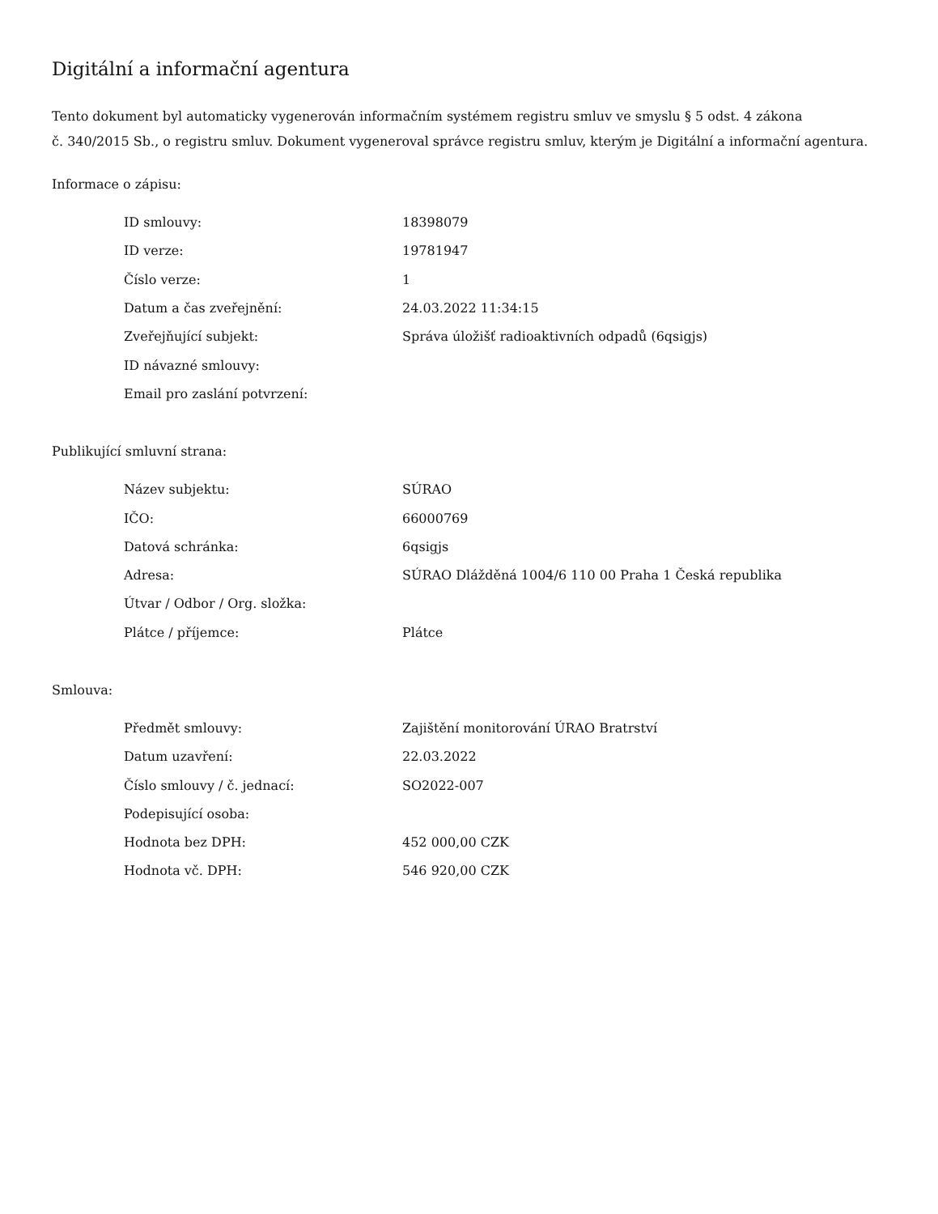Digitální a informační agentura
Tento dokument byl automaticky vygenerován informačním systémem registru smluv ve smyslu § 5 odst. 4 zákona
č. 340/2015 Sb., o registru smluv. Dokument vygeneroval správce registru smluv, kterým je Digitální a informační agentura.
Informace o zápisu:
| ID smlouvy: | 18398079 |
| ID verze: | 19781947 |
| Číslo verze: | 1 |
| Datum a čas zveřejnění: | 24.03.2022 11:34:15 |
| Zveřejňující subjekt: | Správa úložišť radioaktivních odpadů (6qsigjs) |
| ID návazné smlouvy: | |
| Email pro zaslání potvrzení: | |
Publikující smluvní strana:
| Název subjektu: | SÚRAO |
| IČO: | 66000769 |
| Datová schránka: | 6qsigjs |
| Adresa: | SÚRAO Dlážděná 1004/6 110 00 Praha 1 Česká republika |
| Útvar / Odbor / Org. složka: | |
| Plátce / příjemce: | Plátce |
Smlouva:
| Předmět smlouvy: | Zajištění monitorování ÚRAO Bratrství |
| Datum uzavření: | 22.03.2022 |
| Číslo smlouvy / č. jednací: | SO2022-007 |
| Podepisující osoba: | |
| Hodnota bez DPH: | 452 000,00 CZK |
| Hodnota vč. DPH: | 546 920,00 CZK |